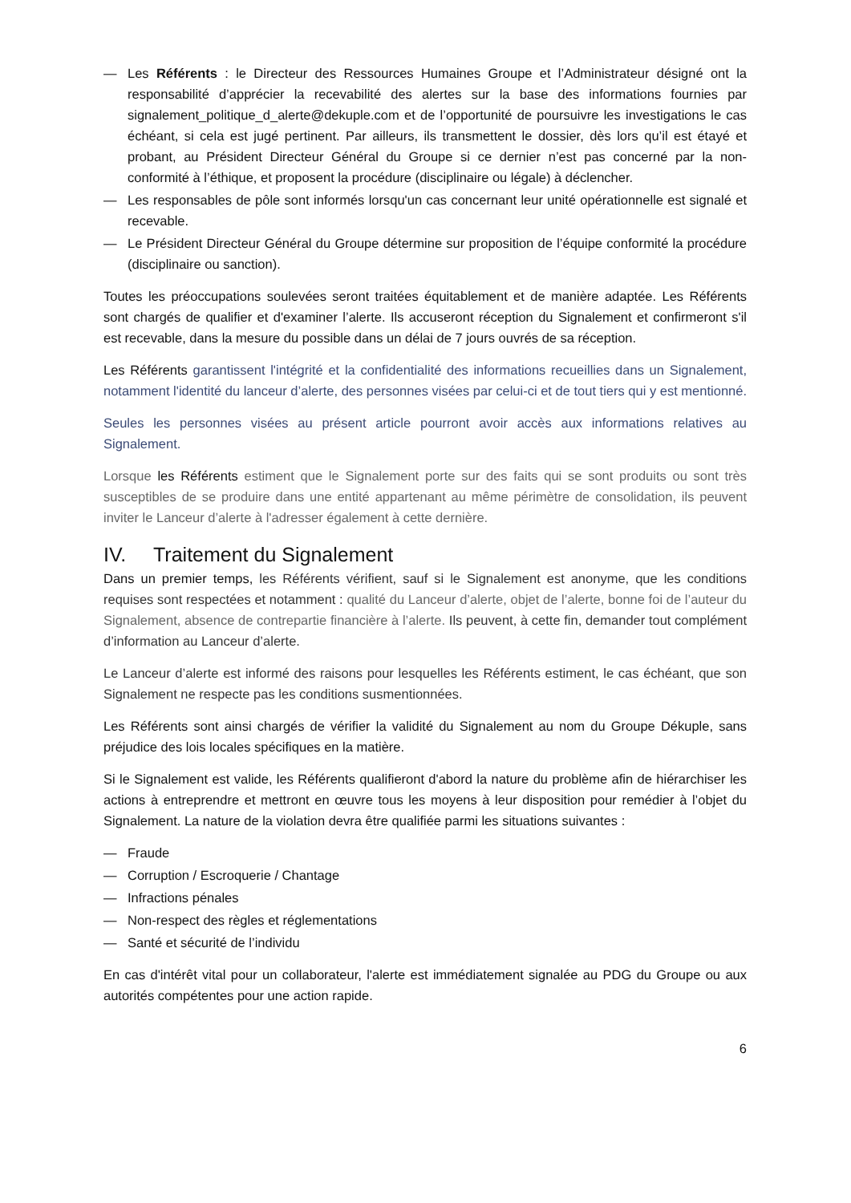— Les Référents : le Directeur des Ressources Humaines Groupe et l’Administrateur désigné ont la responsabilité d’apprécier la recevabilité des alertes sur la base des informations fournies par signalement_politique_d_alerte@dekuple.com et de l’opportunité de poursuivre les investigations le cas échéant, si cela est jugé pertinent. Par ailleurs, ils transmettent le dossier, dès lors qu’il est étayé et probant, au Président Directeur Général du Groupe si ce dernier n’est pas concerné par la non-conformité à l’éthique, et proposent la procédure (disciplinaire ou légale) à déclencher.
— Les responsables de pôle sont informés lorsqu'un cas concernant leur unité opérationnelle est signalé et recevable.
— Le Président Directeur Général du Groupe détermine sur proposition de l’équipe conformité la procédure (disciplinaire ou sanction).
Toutes les préoccupations soulevées seront traitées équitablement et de manière adaptée. Les Référents sont chargés de qualifier et d'examiner l’alerte. Ils accuseront réception du Signalement et confirmeront s'il est recevable, dans la mesure du possible dans un délai de 7 jours ouvrés de sa réception.
Les Référents garantissent l'intégrité et la confidentialité des informations recueillies dans un Signalement, notamment l'identité du lanceur d’alerte, des personnes visées par celui-ci et de tout tiers qui y est mentionné.
Seules les personnes visées au présent article pourront avoir accès aux informations relatives au Signalement.
Lorsque les Référents estiment que le Signalement porte sur des faits qui se sont produits ou sont très susceptibles de se produire dans une entité appartenant au même périmètre de consolidation, ils peuvent inviter le Lanceur d’alerte à l'adresser également à cette dernière.
IV. Traitement du Signalement
Dans un premier temps, les Référents vérifient, sauf si le Signalement est anonyme, que les conditions requises sont respectées et notamment : qualité du Lanceur d’alerte, objet de l’alerte, bonne foi de l’auteur du Signalement, absence de contrepartie financière à l’alerte. Ils peuvent, à cette fin, demander tout complément d’information au Lanceur d’alerte.
Le Lanceur d’alerte est informé des raisons pour lesquelles les Référents estiment, le cas échéant, que son Signalement ne respecte pas les conditions susmentionnées.
Les Référents sont ainsi chargés de vérifier la validité du Signalement au nom du Groupe Dékuple, sans préjudice des lois locales spécifiques en la matière.
Si le Signalement est valide, les Référents qualifieront d'abord la nature du problème afin de hiérarchiser les actions à entreprendre et mettront en œuvre tous les moyens à leur disposition pour remédier à l’objet du Signalement. La nature de la violation devra être qualifiée parmi les situations suivantes :
— Fraude
— Corruption / Escroquerie / Chantage
— Infractions pénales
— Non-respect des règles et réglementations
— Santé et sécurité de l’individu
En cas d'intérêt vital pour un collaborateur, l'alerte est immédiatement signalée au PDG du Groupe ou aux autorités compétentes pour une action rapide.
6